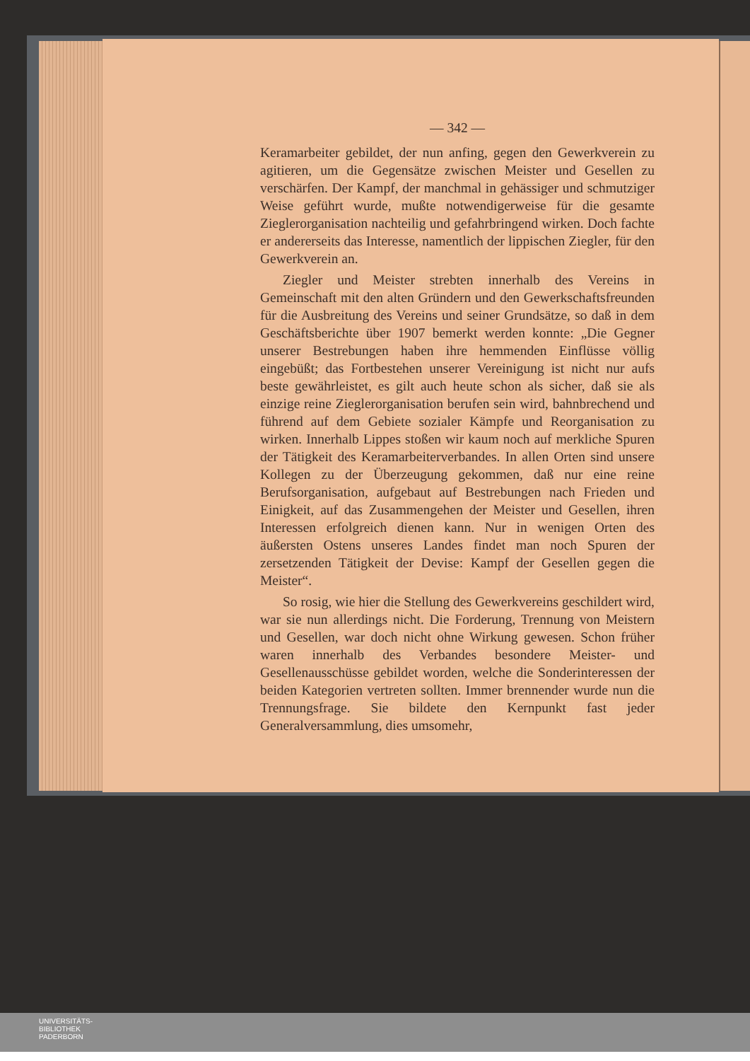— 342 —
Keramarbeiter gebildet, der nun anfing, gegen den Gewerkverein zu agitieren, um die Gegensätze zwischen Meister und Gesellen zu verschärfen. Der Kampf, der manchmal in gehässiger und schmutziger Weise geführt wurde, mußte notwendigerweise für die gesamte Zieglerorganisation nachteilig und gefahrbringend wirken. Doch fachte er andererseits das Interesse, namentlich der lippischen Ziegler, für den Gewerkverein an.
Ziegler und Meister strebten innerhalb des Vereins in Gemeinschaft mit den alten Gründern und den Gewerkschaftsfreunden für die Ausbreitung des Vereins und seiner Grundsätze, so daß in dem Geschäftsberichte über 1907 bemerkt werden konnte: „Die Gegner unserer Bestrebungen haben ihre hemmenden Einflüsse völlig eingebüßt; das Fortbestehen unserer Vereinigung ist nicht nur aufs beste gewährleistet, es gilt auch heute schon als sicher, daß sie als einzige reine Zieglerorganisation berufen sein wird, bahnbrechend und führend auf dem Gebiete sozialer Kämpfe und Reorganisation zu wirken. Innerhalb Lippes stoßen wir kaum noch auf merkliche Spuren der Tätigkeit des Keramarbeiterverbandes. In allen Orten sind unsere Kollegen zu der Überzeugung gekommen, daß nur eine reine Berufsorganisation, aufgebaut auf Bestrebungen nach Frieden und Einigkeit, auf das Zusammengehen der Meister und Gesellen, ihren Interessen erfolgreich dienen kann. Nur in wenigen Orten des äußersten Ostens unseres Landes findet man noch Spuren der zersetzenden Tätigkeit der Devise: Kampf der Gesellen gegen die Meister“.
So rosig, wie hier die Stellung des Gewerkvereins geschildert wird, war sie nun allerdings nicht. Die Forderung, Trennung von Meistern und Gesellen, war doch nicht ohne Wirkung gewesen. Schon früher waren innerhalb des Verbandes besondere Meister- und Gesellenausschüsse gebildet worden, welche die Sonderinteressen der beiden Kategorien vertreten sollten. Immer brennender wurde nun die Trennungsfrage. Sie bildete den Kernpunkt fast jeder Generalversammlung, dies umsomehr,
UNIVERSITÄTS-
BIBLIOTHEK
PADERBORN